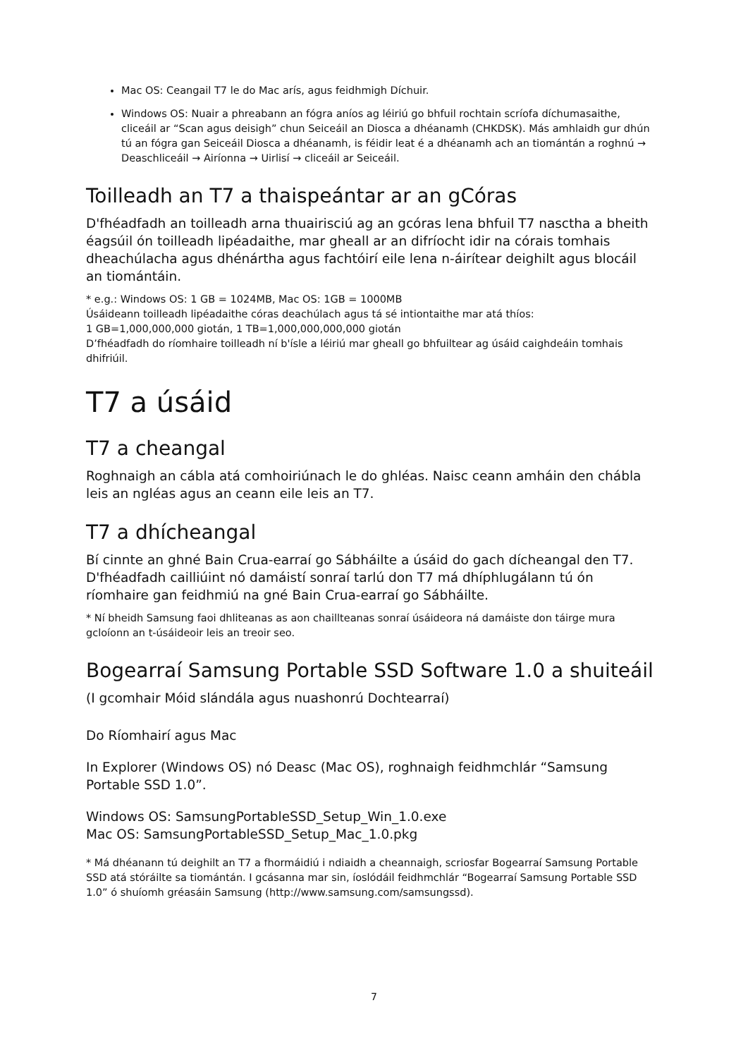Mac OS: Ceangail T7 le do Mac arís, agus feidhmigh Díchuir.
Windows OS: Nuair a phreabann an fógra aníos ag léiriú go bhfuil rochtain scríofa díchumasaithe, cliceáil ar “Scan agus deisigh” chun Seiceáil an Diosca a dhéanamh (CHKDSK). Más amhlaidh gur dhún tú an fógra gan Seiceáil Diosca a dhéanamh, is féidir leat é a dhéanamh ach an tiomántán a roghnú → Deaschliceáil → Airíonna → Uirlisí → cliceáil ar Seiceáil.
Toilleadh an T7 a thaispeántar ar an gCóras
D'fhéadfadh an toilleadh arna thuairisciú ag an gcóras lena bhfuil T7 nasctha a bheith éagsúil ón toilleadh lipéadaithe, mar gheall ar an difríocht idir na córais tomhais dheachúlacha agus dhénártha agus fachtóirí eile lena n-áirítear deighilt agus blocáil an tiomántáin.
* e.g.: Windows OS: 1 GB = 1024MB, Mac OS: 1GB = 1000MB
Úsáideann toilleadh lipéadaithe córas deachúlach agus tá sé intiontaithe mar atá thíos:
1 GB=1,000,000,000 giotán, 1 TB=1,000,000,000,000 giotán
D’fhéadfadh do ríomhaire toilleadh ní b'ísle a léiriú mar gheall go bhfuiltear ag úsáid caighdeáin tomhais dhifriúil.
T7 a úsáid
T7 a cheangal
Roghnaigh an cábla atá comhoiriúnach le do ghléas. Naisc ceann amháin den chábla leis an ngléas agus an ceann eile leis an T7.
T7 a dhícheangal
Bí cinnte an ghné Bain Crua-earraí go Sábháilte a úsáid do gach dícheangal den T7. D'fhéadfadh cailliúint nó damáistí sonraí tarlú don T7 má dhíphlugálann tú ón ríomhaire gan feidhmiú na gné Bain Crua-earraí go Sábháilte.
* Ní bheidh Samsung faoi dhliteanas as aon chaillteanas sonraí úsáideora ná damáiste don táirge mura gcloíonn an t-úsáideoir leis an treoir seo.
Bogearraí Samsung Portable SSD Software 1.0 a shuiteáil
(I gcomhair Móid slándála agus nuashonrú Dochtearraí)
Do Ríomhairí agus Mac
In Explorer (Windows OS) nó Deasc (Mac OS), roghnaigh feidhmchlár “Samsung Portable SSD 1.0”.
Windows OS: SamsungPortableSSD_Setup_Win_1.0.exe
Mac OS: SamsungPortableSSD_Setup_Mac_1.0.pkg
* Má dhéanann tú deighilt an T7 a fhormáidiú i ndiaidh a cheannaigh, scriosfar Bogearraí Samsung Portable SSD atá stóráilte sa tiomántán. I gcásanna mar sin, íoslódáil feidhmchlár “Bogearraí Samsung Portable SSD 1.0” ó shuíomh gréasáin Samsung (http://www.samsung.com/samsungssd).
7